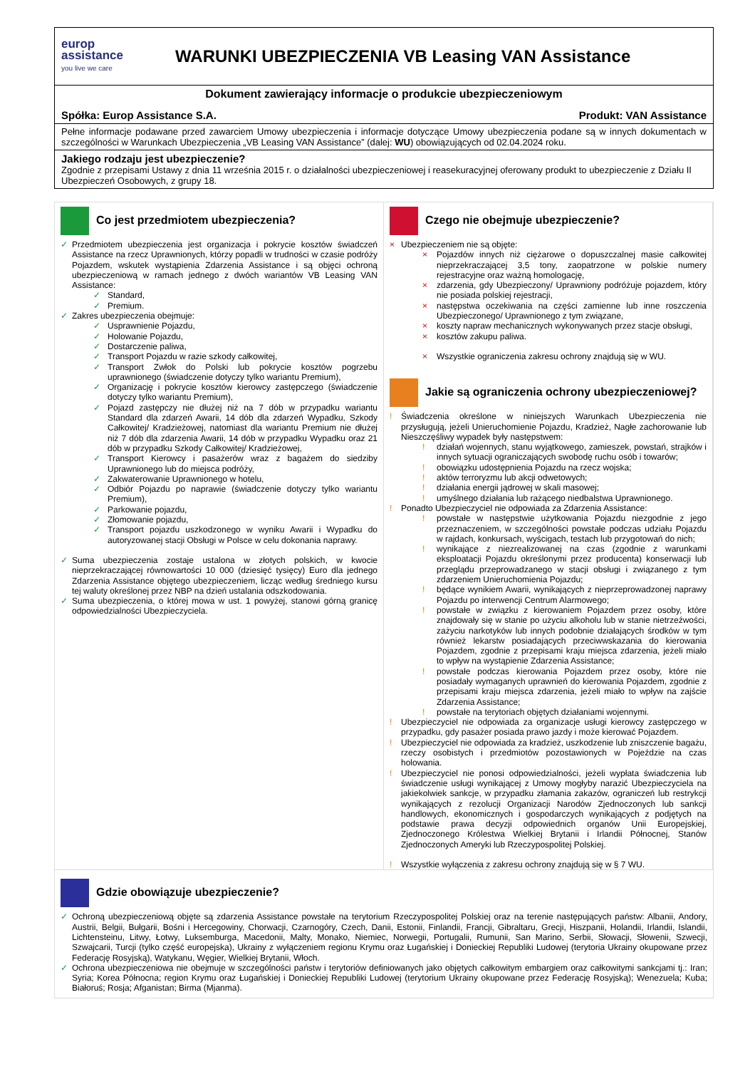europ
assistance
you live we care
WARUNKI UBEZPIECZENIA VB Leasing VAN Assistance
Dokument zawierający informacje o produkcie ubezpieczeniowym
Spółka: Europ Assistance S.A. Produkt: VAN Assistance
Pełne informacje podawane przed zawarciem Umowy ubezpieczenia i informacje dotyczące Umowy ubezpieczenia podane są w innych dokumentach w szczególności w Warunkach Ubezpieczenia „VB Leasing VAN Assistance” (dalej: WU) obowiązujących od 02.04.2024 roku.
Jakiego rodzaju jest ubezpieczenie?
Zgodnie z przepisami Ustawy z dnia 11 września 2015 r. o działalności ubezpieczeniowej i reasekuracyjnej oferowany produkt to ubezpieczenie z Działu II Ubezpieczeń Osobowych, z grupy 18.
Co jest przedmiotem ubezpieczenia?
✓ Przedmiotem ubezpieczenia jest organizacja i pokrycie kosztów świadczeń Assistance na rzecz Uprawnionych, którzy popadli w trudności w czasie podróży Pojazdem, wskutek wystąpienia Zdarzenia Assistance i są objęci ochroną ubezpieczeniową w ramach jednego z dwóch wariantów VB Leasing VAN Assistance:
✓ Standard,
✓ Premium.
✓ Zakres ubezpieczenia obejmuje:
✓ Usprawnienie Pojazdu,
✓ Holowanie Pojazdu,
✓ Dostarczenie paliwa,
✓ Transport Pojazdu w razie szkody całkowitej,
✓ Transport Zwłok do Polski lub pokrycie kosztów pogrzebu uprawnionego (świadczenie dotyczy tylko wariantu Premium),
✓ Organizację i pokrycie kosztów kierowcy zastępczego (świadczenie dotyczy tylko wariantu Premium),
✓ Pojazd zastępczy nie dłużej niż na 7 dób w przypadku wariantu Standard dla zdarzeń Awarii, 14 dób dla zdarzeń Wypadku, Szkody Całkowitej/ Kradzieżowej, natomiast dla wariantu Premium nie dłużej niż 7 dób dla zdarzenia Awarii, 14 dób w przypadku Wypadku oraz 21 dób w przypadku Szkody Całkowitej/ Kradzieżowej,
✓ Transport Kierowcy i pasażerów wraz z bagażem do siedziby Uprawnionego lub do miejsca podróży,
✓ Zakwaterowanie Uprawnionego w hotelu,
✓ Odbiór Pojazdu po naprawie (świadczenie dotyczy tylko wariantu Premium),
✓ Parkowanie pojazdu,
✓ Złomowanie pojazdu,
✓ Transport pojazdu uszkodzonego w wyniku Awarii i Wypadku do autoryzowanej stacji Obsługi w Polsce w celu dokonania naprawy.
✓ Suma ubezpieczenia zostaje ustalona w złotych polskich, w kwocie nieprzekraczającej równowartości 10 000 (dziesięć tysięcy) Euro dla jednego Zdarzenia Assistance objętego ubezpieczeniem, licząc według średniego kursu tej waluty określonej przez NBP na dzień ustalania odszkodowania.
✓ Suma ubezpieczenia, o której mowa w ust. 1 powyżej, stanowi górną granicę odpowiedzialności Ubezpieczyciela.
Czego nie obejmuje ubezpieczenie?
× Ubezpieczeniem nie są objęte:
× Pojazdów innych niż ciężarowe o dopuszczalnej masie całkowitej nieprzekraczającej 3,5 tony, zaopatrzone w polskie numery rejestracyjne oraz ważną homologację,
× zdarzenia, gdy Ubezpieczony/ Uprawniony podróżuje pojazdem, który nie posiada polskiej rejestracji,
× następstwa oczekiwania na części zamienne lub inne roszczenia Ubezpieczonego/ Uprawnionego z tym związane,
× koszty napraw mechanicznych wykonywanych przez stacje obsługi,
× kosztów zakupu paliwa.
× Wszystkie ograniczenia zakresu ochrony znajdują się w WU.
Jakie są ograniczenia ochrony ubezpieczeniowej?
! Świadczenia określone w niniejszych Warunkach Ubezpieczenia nie przysługują, jeżeli Unieruchomienie Pojazdu, Kradzież, Nagłe zachorowanie lub Nieszczęśliwy wypadek były następstwem:
! działań wojennych, stanu wyjątkowego, zamieszek, powstań, strajków i innych sytuacji ograniczających swobodę ruchu osób i towarów;
! obowiązku udostępnienia Pojazdu na rzecz wojska;
! aktów terroryzmu lub akcji odwetowych;
! działania energii jądrowej w skali masowej;
! umyślnego działania lub rażącego niedbalstwa Uprawnionego.
! Ponadto Ubezpieczyciel nie odpowiada za Zdarzenia Assistance:
! powstałe w następstwie użytkowania Pojazdu niezgodnie z jego przeznaczeniem, w szczególności powstałe podczas udziału Pojazdu w rajdach, konkursach, wyścigach, testach lub przygotowań do nich;
! wynikające z niezrealizowanej na czas (zgodnie z warunkami eksploatacji Pojazdu określonymi przez producenta) konserwacji lub przeglądu przeprowadzanego w stacji obsługi i związanego z tym zdarzeniem Unieruchomienia Pojazdu;
! będące wynikiem Awarii, wynikających z nieprzeprowadzonej naprawy Pojazdu po interwencji Centrum Alarmowego;
! powstałe w związku z kierowaniem Pojazdem przez osoby, które znajdowały się w stanie po użyciu alkoholu lub w stanie nietrzeźwości, zażyciu narkotyków lub innych podobnie działających środków w tym również lekarstw posiadających przeciwwskazania do kierowania Pojazdem, zgodnie z przepisami kraju miejsca zdarzenia, jeżeli miało to wpływ na wystąpienie Zdarzenia Assistance;
! powstałe podczas kierowania Pojazdem przez osoby, które nie posiadały wymaganych uprawnień do kierowania Pojazdem, zgodnie z przepisami kraju miejsca zdarzenia, jeżeli miało to wpływ na zajście Zdarzenia Assistance;
! powstałe na terytoriach objętych działaniami wojennymi.
! Ubezpieczyciel nie odpowiada za organizacje usługi kierowcy zastępczego w przypadku, gdy pasażer posiada prawo jazdy i może kierować Pojazdem.
! Ubezpieczyciel nie odpowiada za kradzież, uszkodzenie lub zniszczenie bagażu, rzeczy osobistych i przedmiotów pozostawionych w Pojeździe na czas holowania.
! Ubezpieczyciel nie ponosi odpowiedzialności, jeżeli wypłata świadczenia lub świadczenie usługi wynikającej z Umowy mogłyby narazić Ubezpieczyciela na jakiekolwiek sankcje, w przypadku złamania zakazów, ograniczeń lub restrykcji wynikających z rezolucji Organizacji Narodów Zjednoczonych lub sankcji handlowych, ekonomicznych i gospodarczych wynikających z podjętych na podstawie prawa decyzji odpowiednich organów Unii Europejskiej, Zjednoczonego Królestwa Wielkiej Brytanii i Irlandii Północnej, Stanów Zjednoczonych Ameryki lub Rzeczypospolitej Polskiej.
! Wszystkie wyłączenia z zakresu ochrony znajdują się w § 7 WU.
Gdzie obowiązuje ubezpieczenie?
✓ Ochroną ubezpieczeniową objęte są zdarzenia Assistance powstałe na terytorium Rzeczypospolitej Polskiej oraz na terenie następujących państw: Albanii, Andory, Austrii, Belgii, Bułgarii, Bośni i Hercegowiny, Chorwacji, Czarnogóry, Czech, Danii, Estonii, Finlandii, Francji, Gibraltaru, Grecji, Hiszpanii, Holandii, Irlandii, Islandii, Lichtensteinu, Litwy, Łotwy, Luksemburga, Macedonii, Malty, Monako, Niemiec, Norwegii, Portugalii, Rumunii, San Marino, Serbii, Słowacji, Słowenii, Szwecji, Szwajcarii, Turcji (tylko część europejska), Ukrainy z wyłączeniem regionu Krymu oraz Ługańskiej i Donieckiej Republiki Ludowej (terytoria Ukrainy okupowane przez Federację Rosyjską), Watykanu, Węgier, Wielkiej Brytanii, Włoch.
✓ Ochrona ubezpieczeniowa nie obejmuje w szczególności państw i terytoriów definiowanych jako objętych całkowitym embargiem oraz całkowitymi sankcjami tj.: Iran; Syria; Korea Północna; region Krymu oraz Ługańskiej i Donieckiej Republiki Ludowej (terytorium Ukrainy okupowane przez Federację Rosyjską); Wenezuela; Kuba; Białoruś; Rosja; Afganistan; Birma (Mjanma).